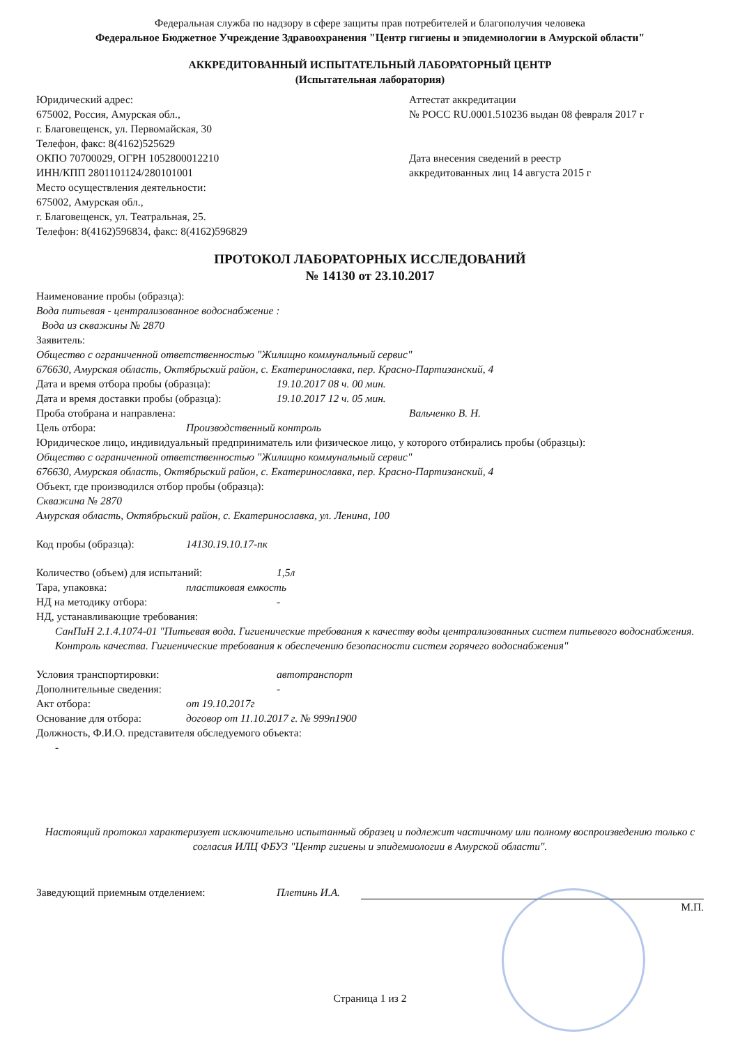Федеральная служба по надзору в сфере защиты прав потребителей и благополучия человека
Федеральное Бюджетное Учреждение Здравоохранения "Центр гигиены и эпидемиологии в Амурской области"
АККРЕДИТОВАННЫЙ ИСПЫТАТЕЛЬНЫЙ ЛАБОРАТОРНЫЙ ЦЕНТР
(Испытательная лаборатория)
Юридический адрес:
675002, Россия, Амурская обл.,
г. Благовещенск, ул. Первомайская, 30
Телефон, факс: 8(4162)525629
ОКПО 70700029, ОГРН 1052800012210
ИНН/КПП 2801101124/280101001
Место осуществления деятельности:
675002, Амурская обл.,
г. Благовещенск, ул. Театральная, 25.
Телефон: 8(4162)596834, факс: 8(4162)596829
Аттестат аккредитации
№ РОСС RU.0001.510236 выдан 08 февраля 2017 г
Дата внесения сведений в реестр
аккредитованных лиц 14 августа 2015 г
ПРОТОКОЛ ЛАБОРАТОРНЫХ ИССЛЕДОВАНИЙ
№ 14130 от 23.10.2017
Наименование пробы (образца):
Вода питьевая - централизованное водоснабжение :
Вода из скважины № 2870
Заявитель:
Общество с ограниченной ответственностью "Жилищно коммунальный сервис"
676630, Амурская область, Октябрьский район, с. Екатеринославка, пер. Красно-Партизанский, 4
Дата и время отбора пробы (образца): 19.10.2017 08 ч. 00 мин.
Дата и время доставки пробы (образца): 19.10.2017 12 ч. 05 мин.
Проба отобрана и направлена: Вальченко В. Н.
Цель отбора: Производственный контроль
Юридическое лицо, индивидуальный предприниматель или физическое лицо, у которого отбирались пробы (образцы):
Общество с ограниченной ответственностью "Жилищно коммунальный сервис"
676630, Амурская область, Октябрьский район, с. Екатеринославка, пер. Красно-Партизанский, 4
Объект, где производился отбор пробы (образца):
Скважина № 2870
Амурская область, Октябрьский район, с. Екатеринославка, ул. Ленина, 100
Код пробы (образца): 14130.19.10.17-пк
Количество (объем) для испытаний: 1,5л
Тара, упаковка: пластиковая емкость
НД на методику отбора: -
НД, устанавливающие требования:
СанПиН 2.1.4.1074-01 "Питьевая вода. Гигиенические требования к качеству воды централизованных систем питьевого водоснабжения. Контроль качества. Гигиенические требования к обеспечению безопасности систем горячего водоснабжения"
Условия транспортировки: автотранспорт
Дополнительные сведения: -
Акт отбора: от 19.10.2017г
Основание для отбора: договор от 11.10.2017 г. № 999п1900
Должность, Ф.И.О. представителя обследуемого объекта:
-
Настоящий протокол характеризует исключительно испытанный образец и подлежит частичному или полному воспроизведению только с согласия ИЛЦ ФБУЗ "Центр гигиены и эпидемиологии в Амурской области".
Заведующий приемным отделением: Плетинь И.А.
М.П.
Страница 1 из 2